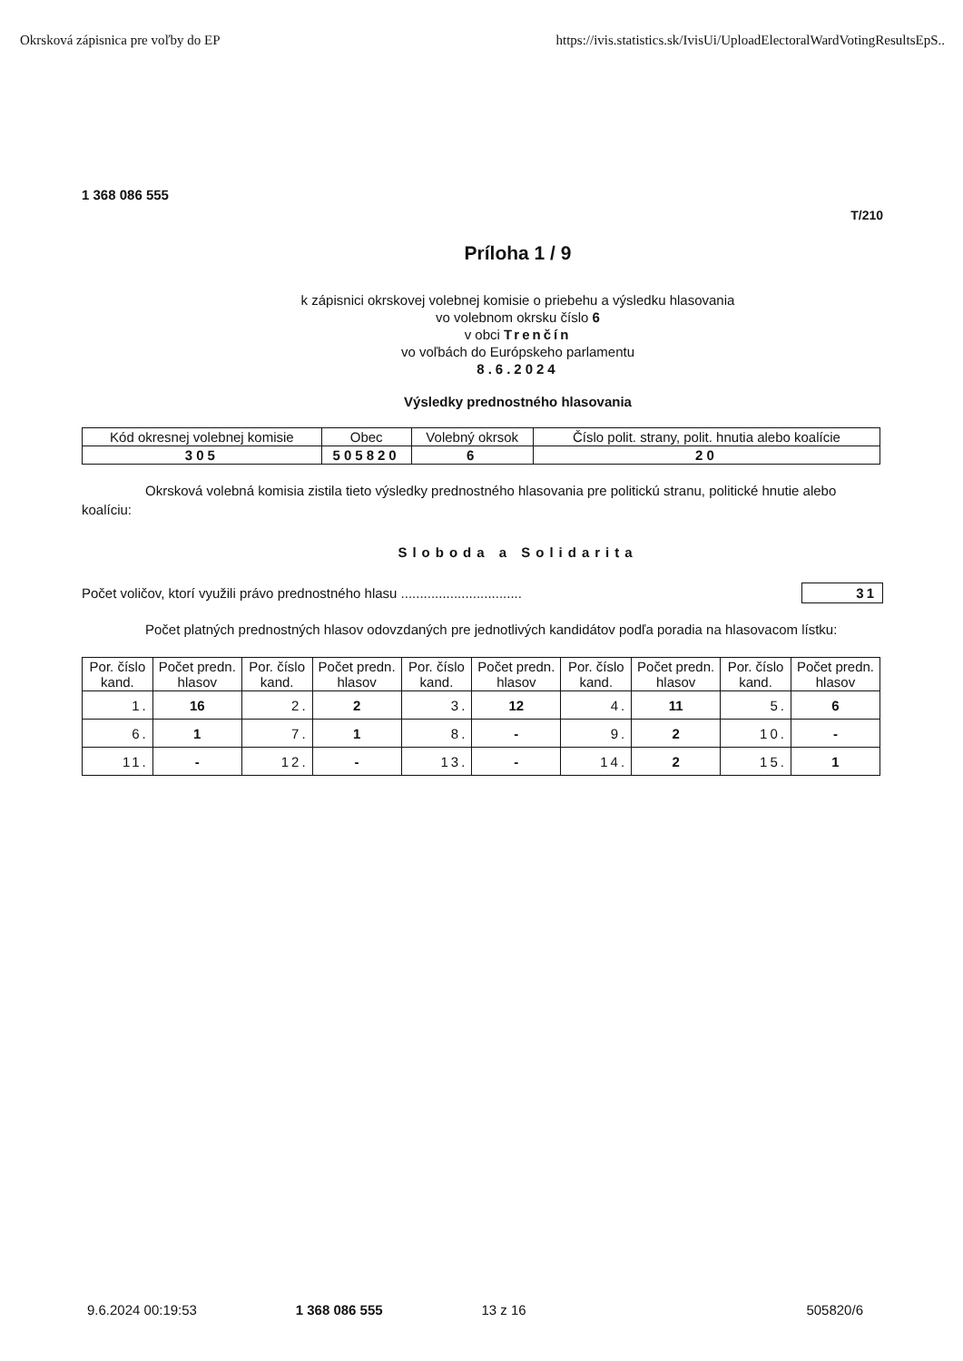Okrsková zápisnica pre voľby do EP https://ivis.statistics.sk/IvisUi/UploadElectoralWardVotingResultsEpS..
1 368 086 555
T/210
Príloha 1 / 9
k zápisnici okrskovej volebnej komisie o priebehu a výsledku hlasovania
vo volebnom okrsku číslo 6
v obci Trenčín
vo voľbách do Európskeho parlamentu
8.6.2024
Výsledky prednostného hlasovania
| Kód okresnej volebnej komisie | Obec | Volebný okrsok | Číslo polit. strany, polit. hnutia alebo koalície |
| --- | --- | --- | --- |
| 305 | 505820 | 6 | 20 |
Okrsková volebná komisia zistila tieto výsledky prednostného hlasovania pre politickú stranu, politické hnutie alebo koalíciu:
Sloboda a Solidarita
Počet voličov, ktorí využili právo prednostného hlasu ................................ 31
Počet platných prednostných hlasov odovzdaných pre jednotlivých kandidátov podľa poradia na hlasovacom lístku:
| Por. číslo kand. | Počet predn. hlasov | Por. číslo kand. | Počet predn. hlasov | Por. číslo kand. | Počet predn. hlasov | Por. číslo kand. | Počet predn. hlasov | Por. číslo kand. | Počet predn. hlasov |
| --- | --- | --- | --- | --- | --- | --- | --- | --- | --- |
| 1. | 16 | 2. | 2 | 3. | 12 | 4. | 11 | 5. | 6 |
| 6. | 1 | 7. | 1 | 8. | - | 9. | 2 | 10. | - |
| 11. | - | 12. | - | 13. | - | 14. | 2 | 15. | 1 |
9.6.2024 00:19:53 1 368 086 555 13 z 16 505820/6